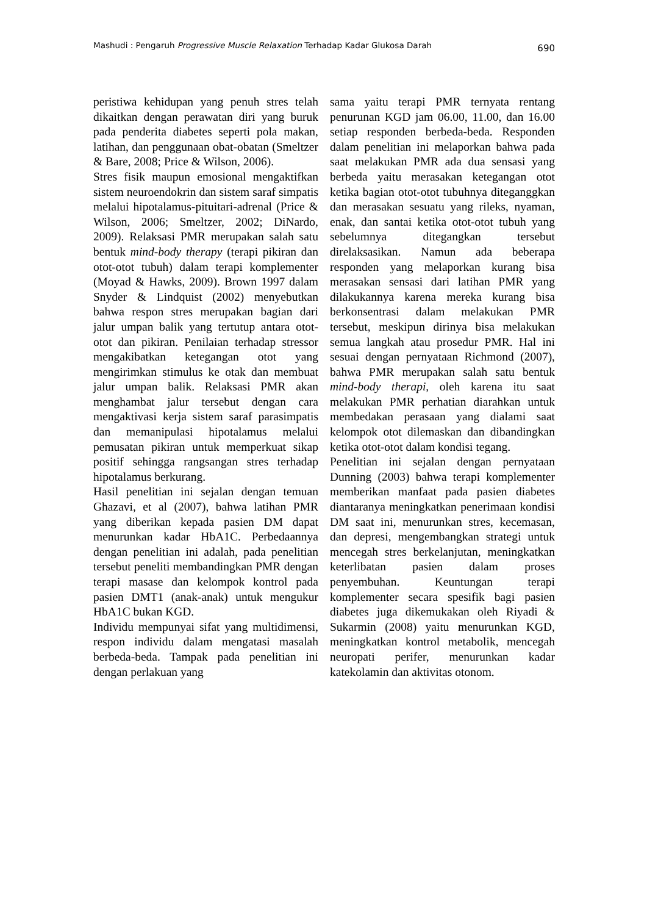Mashudi : Pengaruh Progressive Muscle Relaxation Terhadap Kadar Glukosa Darah 690
peristiwa kehidupan yang penuh stres telah dikaitkan dengan perawatan diri yang buruk pada penderita diabetes seperti pola makan, latihan, dan penggunaan obat-obatan (Smeltzer & Bare, 2008; Price & Wilson, 2006).
Stres fisik maupun emosional mengaktifkan sistem neuroendokrin dan sistem saraf simpatis melalui hipotalamus-pituitari-adrenal (Price & Wilson, 2006; Smeltzer, 2002; DiNardo, 2009). Relaksasi PMR merupakan salah satu bentuk mind-body therapy (terapi pikiran dan otot-otot tubuh) dalam terapi komplementer (Moyad & Hawks, 2009). Brown 1997 dalam Snyder & Lindquist (2002) menyebutkan bahwa respon stres merupakan bagian dari jalur umpan balik yang tertutup antara otot-otot dan pikiran. Penilaian terhadap stressor mengakibatkan ketegangan otot yang mengirimkan stimulus ke otak dan membuat jalur umpan balik. Relaksasi PMR akan menghambat jalur tersebut dengan cara mengaktivasi kerja sistem saraf parasimpatis dan memanipulasi hipotalamus melalui pemusatan pikiran untuk memperkuat sikap positif sehingga rangsangan stres terhadap hipotalamus berkurang.
Hasil penelitian ini sejalan dengan temuan Ghazavi, et al (2007), bahwa latihan PMR yang diberikan kepada pasien DM dapat menurunkan kadar HbA1C. Perbedaannya dengan penelitian ini adalah, pada penelitian tersebut peneliti membandingkan PMR dengan terapi masase dan kelompok kontrol pada pasien DMT1 (anak-anak) untuk mengukur HbA1C bukan KGD.
Individu mempunyai sifat yang multidimensi, respon individu dalam mengatasi masalah berbeda-beda. Tampak pada penelitian ini dengan perlakuan yang
sama yaitu terapi PMR ternyata rentang penurunan KGD jam 06.00, 11.00, dan 16.00 setiap responden berbeda-beda. Responden dalam penelitian ini melaporkan bahwa pada saat melakukan PMR ada dua sensasi yang berbeda yaitu merasakan ketegangan otot ketika bagian otot-otot tubuhnya diteganggkan dan merasakan sesuatu yang rileks, nyaman, enak, dan santai ketika otot-otot tubuh yang sebelumnya ditegangkan tersebut direlaksasikan. Namun ada beberapa responden yang melaporkan kurang bisa merasakan sensasi dari latihan PMR yang dilakukannya karena mereka kurang bisa berkonsentrasi dalam melakukan PMR tersebut, meskipun dirinya bisa melakukan semua langkah atau prosedur PMR. Hal ini sesuai dengan pernyataan Richmond (2007), bahwa PMR merupakan salah satu bentuk mind-body therapi, oleh karena itu saat melakukan PMR perhatian diarahkan untuk membedakan perasaan yang dialami saat kelompok otot dilemaskan dan dibandingkan ketika otot-otot dalam kondisi tegang.
Penelitian ini sejalan dengan pernyataan Dunning (2003) bahwa terapi komplementer memberikan manfaat pada pasien diabetes diantaranya meningkatkan penerimaan kondisi DM saat ini, menurunkan stres, kecemasan, dan depresi, mengembangkan strategi untuk mencegah stres berkelanjutan, meningkatkan keterlibatan pasien dalam proses penyembuhan. Keuntungan terapi komplementer secara spesifik bagi pasien diabetes juga dikemukakan oleh Riyadi & Sukarmin (2008) yaitu menurunkan KGD, meningkatkan kontrol metabolik, mencegah neuropati perifer, menurunkan kadar katekolamin dan aktivitas otonom.